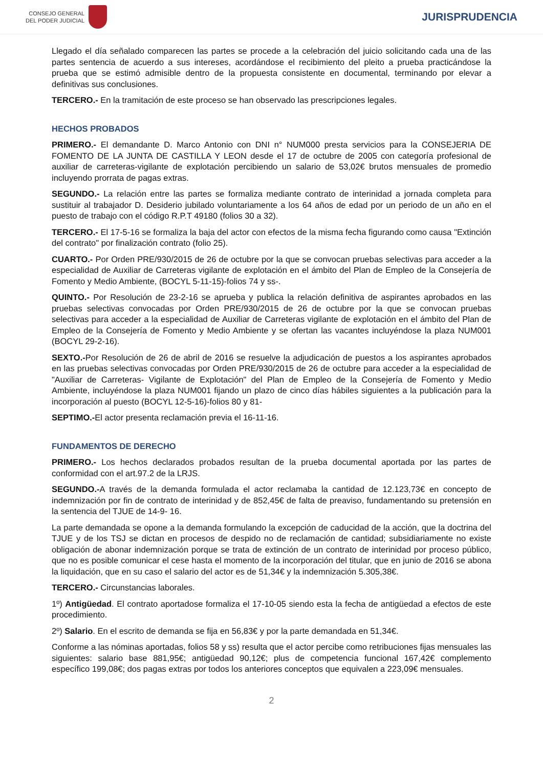CONSEJO GENERAL
DEL PODER JUDICIAL
JURISPRUDENCIA
Llegado el día señalado comparecen las partes se procede a la celebración del juicio solicitando cada una de las partes sentencia de acuerdo a sus intereses, acordándose el recibimiento del pleito a prueba practicándose la prueba que se estimó admisible dentro de la propuesta consistente en documental, terminando por elevar a definitivas sus conclusiones.
TERCERO.- En la tramitación de este proceso se han observado las prescripciones legales.
HECHOS PROBADOS
PRIMERO.- El demandante D. Marco Antonio con DNI n° NUM000 presta servicios para la CONSEJERIA DE FOMENTO DE LA JUNTA DE CASTILLA Y LEON desde el 17 de octubre de 2005 con categoría profesional de auxiliar de carreteras-vigilante de explotación percibiendo un salario de 53,02€ brutos mensuales de promedio incluyendo prorrata de pagas extras.
SEGUNDO.- La relación entre las partes se formaliza mediante contrato de interinidad a jornada completa para sustituir al trabajador D. Desiderio jubilado voluntariamente a los 64 años de edad por un periodo de un año en el puesto de trabajo con el código R.P.T 49180 (folios 30 a 32).
TERCERO.- El 17-5-16 se formaliza la baja del actor con efectos de la misma fecha figurando como causa "Extinción del contrato" por finalización contrato (folio 25).
CUARTO.- Por Orden PRE/930/2015 de 26 de octubre por la que se convocan pruebas selectivas para acceder a la especialidad de Auxiliar de Carreteras vigilante de explotación en el ámbito del Plan de Empleo de la Consejería de Fomento y Medio Ambiente, (BOCYL 5-11-15)-folios 74 y ss-.
QUINTO.- Por Resolución de 23-2-16 se aprueba y publica la relación definitiva de aspirantes aprobados en las pruebas selectivas convocadas por Orden PRE/930/2015 de 26 de octubre por la que se convocan pruebas selectivas para acceder a la especialidad de Auxiliar de Carreteras vigilante de explotación en el ámbito del Plan de Empleo de la Consejería de Fomento y Medio Ambiente y se ofertan las vacantes incluyéndose la plaza NUM001 (BOCYL 29-2-16).
SEXTO.-Por Resolución de 26 de abril de 2016 se resuelve la adjudicación de puestos a los aspirantes aprobados en las pruebas selectivas convocadas por Orden PRE/930/2015 de 26 de octubre para acceder a la especialidad de "Auxiliar de Carreteras- Vigilante de Explotación" del Plan de Empleo de la Consejería de Fomento y Medio Ambiente, incluyéndose la plaza NUM001 fijando un plazo de cinco días hábiles siguientes a la publicación para la incorporación al puesto (BOCYL 12-5-16)-folios 80 y 81-
SEPTIMO.-El actor presenta reclamación previa el 16-11-16.
FUNDAMENTOS DE DERECHO
PRIMERO.- Los hechos declarados probados resultan de la prueba documental aportada por las partes de conformidad con el art.97.2 de la LRJS.
SEGUNDO.-A través de la demanda formulada el actor reclamaba la cantidad de 12.123,73€ en concepto de indemnización por fin de contrato de interinidad y de 852,45€ de falta de preaviso, fundamentando su pretensión en la sentencia del TJUE de 14-9- 16.
La parte demandada se opone a la demanda formulando la excepción de caducidad de la acción, que la doctrina del TJUE y de los TSJ se dictan en procesos de despido no de reclamación de cantidad; subsidiariamente no existe obligación de abonar indemnización porque se trata de extinción de un contrato de interinidad por proceso público, que no es posible comunicar el cese hasta el momento de la incorporación del titular, que en junio de 2016 se abona la liquidación, que en su caso el salario del actor es de 51,34€ y la indemnización 5.305,38€.
TERCERO.- Circunstancias laborales.
1º) Antigüedad. El contrato aportadose formaliza el 17-10-05 siendo esta la fecha de antigüedad a efectos de este procedimiento.
2º) Salario. En el escrito de demanda se fija en 56,83€ y por la parte demandada en 51,34€.
Conforme a las nóminas aportadas, folios 58 y ss) resulta que el actor percibe como retribuciones fijas mensuales las siguientes: salario base 881,95€; antigüedad 90,12€; plus de competencia funcional 167,42€ complemento específico 199,08€; dos pagas extras por todos los anteriores conceptos que equivalen a 223,09€ mensuales.
2